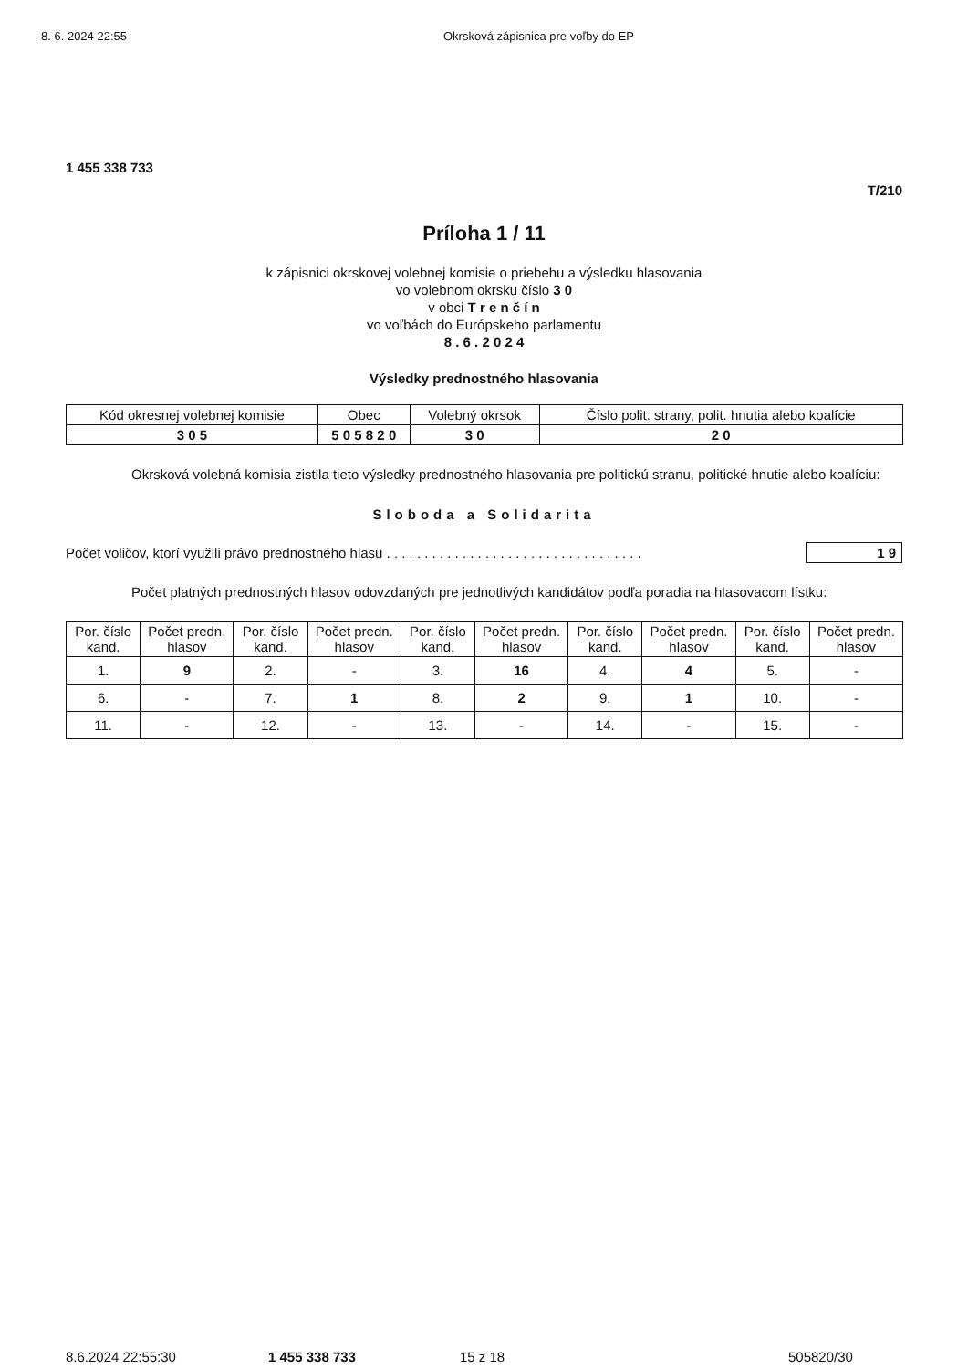8. 6. 2024 22:55 Okrsková zápisnica pre voľby do EP
1 455 338 733
T/210
Príloha 1 / 11
k zápisnici okrskovej volebnej komisie o priebehu a výsledku hlasovania
vo volebnom okrsku číslo 3 0
v obci T r e n č í n
vo voľbách do Európskeho parlamentu
8 . 6 . 2 0 2 4
Výsledky prednostného hlasovania
| Kód okresnej volebnej komisie | Obec | Volebný okrsok | Číslo polit. strany, polit. hnutia alebo koalície |
| --- | --- | --- | --- |
| 3 0 5 | 5 0 5 8 2 0 | 3 0 | 2 0 |
Okrsková volebná komisia zistila tieto výsledky prednostného hlasovania pre politickú stranu, politické hnutie alebo koalíciu:
Sloboda a Solidarita
Počet voličov, ktorí využili právo prednostného hlasu . . . . . . . . . . . . . . . . . . . . . . . . . . . . . . . . . . 1 9
Počet platných prednostných hlasov odovzdaných pre jednotlivých kandidátov podľa poradia na hlasovacom lístku:
| Por. číslo kand. | Počet predn. hlasov | Por. číslo kand. | Počet predn. hlasov | Por. číslo kand. | Počet predn. hlasov | Por. číslo kand. | Počet predn. hlasov | Por. číslo kand. | Počet predn. hlasov |
| --- | --- | --- | --- | --- | --- | --- | --- | --- | --- |
| 1. | 9 | 2. | - | 3. | 16 | 4. | 4 | 5. | - |
| 6. | - | 7. | 1 | 8. | 2 | 9. | 1 | 10. | - |
| 11. | - | 12. | - | 13. | - | 14. | - | 15. | - |
8.6.2024 22:55:30 1 455 338 733 15 z 18 505820/30